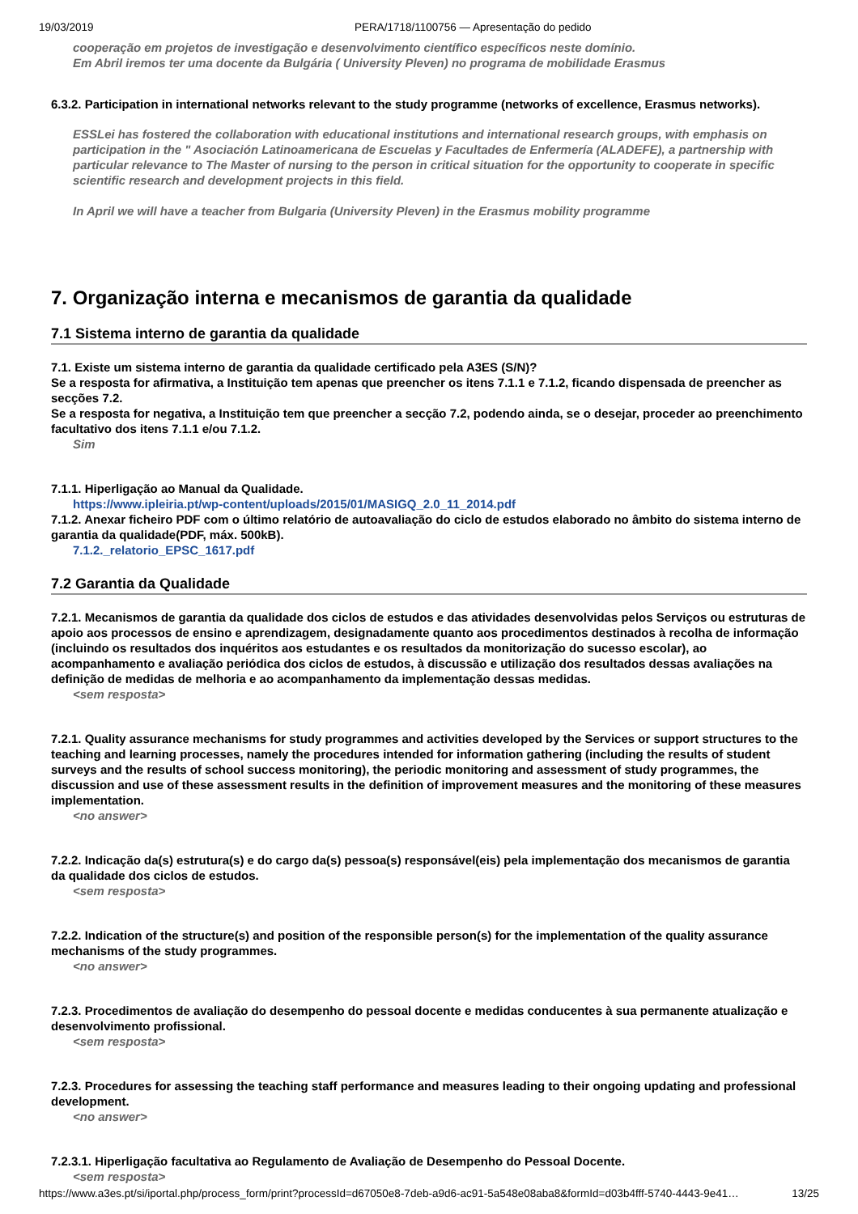19/03/2019 PERA/1718/1100756 — Apresentação do pedido
cooperação em projetos de investigação e desenvolvimento científico específicos neste domínio.
Em Abril iremos ter uma docente da Bulgária ( University Pleven) no programa de mobilidade Erasmus
6.3.2. Participation in international networks relevant to the study programme (networks of excellence, Erasmus networks).
ESSLei has fostered the collaboration with educational institutions and international research groups, with emphasis on participation in the " Asociación Latinoamericana de Escuelas y Facultades de Enfermería (ALADEFE), a partnership with particular relevance to The Master of nursing to the person in critical situation for the opportunity to cooperate in specific scientific research and development projects in this field.
In April we will have a teacher from Bulgaria (University Pleven) in the Erasmus mobility programme
7. Organização interna e mecanismos de garantia da qualidade
7.1 Sistema interno de garantia da qualidade
7.1. Existe um sistema interno de garantia da qualidade certificado pela A3ES (S/N)?
Se a resposta for afirmativa, a Instituição tem apenas que preencher os itens 7.1.1 e 7.1.2, ficando dispensada de preencher as secções 7.2.
Se a resposta for negativa, a Instituição tem que preencher a secção 7.2, podendo ainda, se o desejar, proceder ao preenchimento facultativo dos itens 7.1.1 e/ou 7.1.2.
Sim
7.1.1. Hiperligação ao Manual da Qualidade.
https://www.ipleiria.pt/wp-content/uploads/2015/01/MASIGQ_2.0_11_2014.pdf
7.1.2. Anexar ficheiro PDF com o último relatório de autoavaliação do ciclo de estudos elaborado no âmbito do sistema interno de garantia da qualidade(PDF, máx. 500kB).
7.1.2._relatorio_EPSC_1617.pdf
7.2 Garantia da Qualidade
7.2.1. Mecanismos de garantia da qualidade dos ciclos de estudos e das atividades desenvolvidas pelos Serviços ou estruturas de apoio aos processos de ensino e aprendizagem, designadamente quanto aos procedimentos destinados à recolha de informação (incluindo os resultados dos inquéritos aos estudantes e os resultados da monitorização do sucesso escolar), ao acompanhamento e avaliação periódica dos ciclos de estudos, à discussão e utilização dos resultados dessas avaliações na definição de medidas de melhoria e ao acompanhamento da implementação dessas medidas.
<sem resposta>
7.2.1. Quality assurance mechanisms for study programmes and activities developed by the Services or support structures to the teaching and learning processes, namely the procedures intended for information gathering (including the results of student surveys and the results of school success monitoring), the periodic monitoring and assessment of study programmes, the discussion and use of these assessment results in the definition of improvement measures and the monitoring of these measures implementation.
<no answer>
7.2.2. Indicação da(s) estrutura(s) e do cargo da(s) pessoa(s) responsável(eis) pela implementação dos mecanismos de garantia da qualidade dos ciclos de estudos.
<sem resposta>
7.2.2. Indication of the structure(s) and position of the responsible person(s) for the implementation of the quality assurance mechanisms of the study programmes.
<no answer>
7.2.3. Procedimentos de avaliação do desempenho do pessoal docente e medidas conducentes à sua permanente atualização e desenvolvimento profissional.
<sem resposta>
7.2.3. Procedures for assessing the teaching staff performance and measures leading to their ongoing updating and professional development.
<no answer>
7.2.3.1. Hiperligação facultativa ao Regulamento de Avaliação de Desempenho do Pessoal Docente.
<sem resposta>
https://www.a3es.pt/si/iportal.php/process_form/print?processId=d67050e8-7deb-a9d6-ac91-5a548e08aba8&formId=d03b4fff-5740-4443-9e41… 13/25